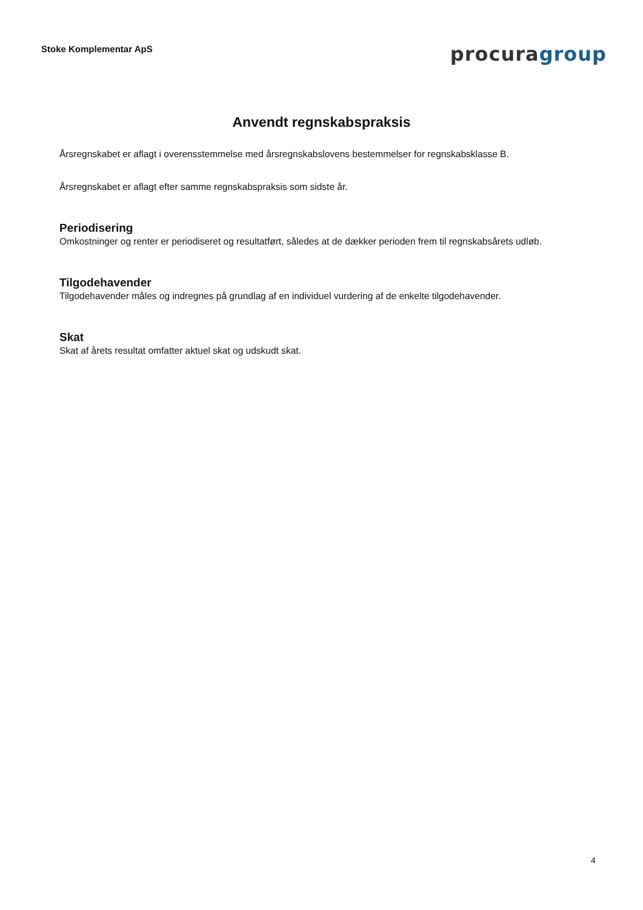Stoke Komplementar ApS
procuragroup
Anvendt regnskabspraksis
Årsregnskabet er aflagt i overensstemmelse med årsregnskabslovens bestemmelser for regnskabsklasse B.
Årsregnskabet er aflagt efter samme regnskabspraksis som sidste år.
Periodisering
Omkostninger og renter er periodiseret og resultatført, således at de dækker perioden frem til regnskabsårets udløb.
Tilgodehavender
Tilgodehavender måles og indregnes på grundlag af en individuel vurdering af de enkelte tilgodehavender.
Skat
Skat af årets resultat omfatter aktuel skat og udskudt skat.
4